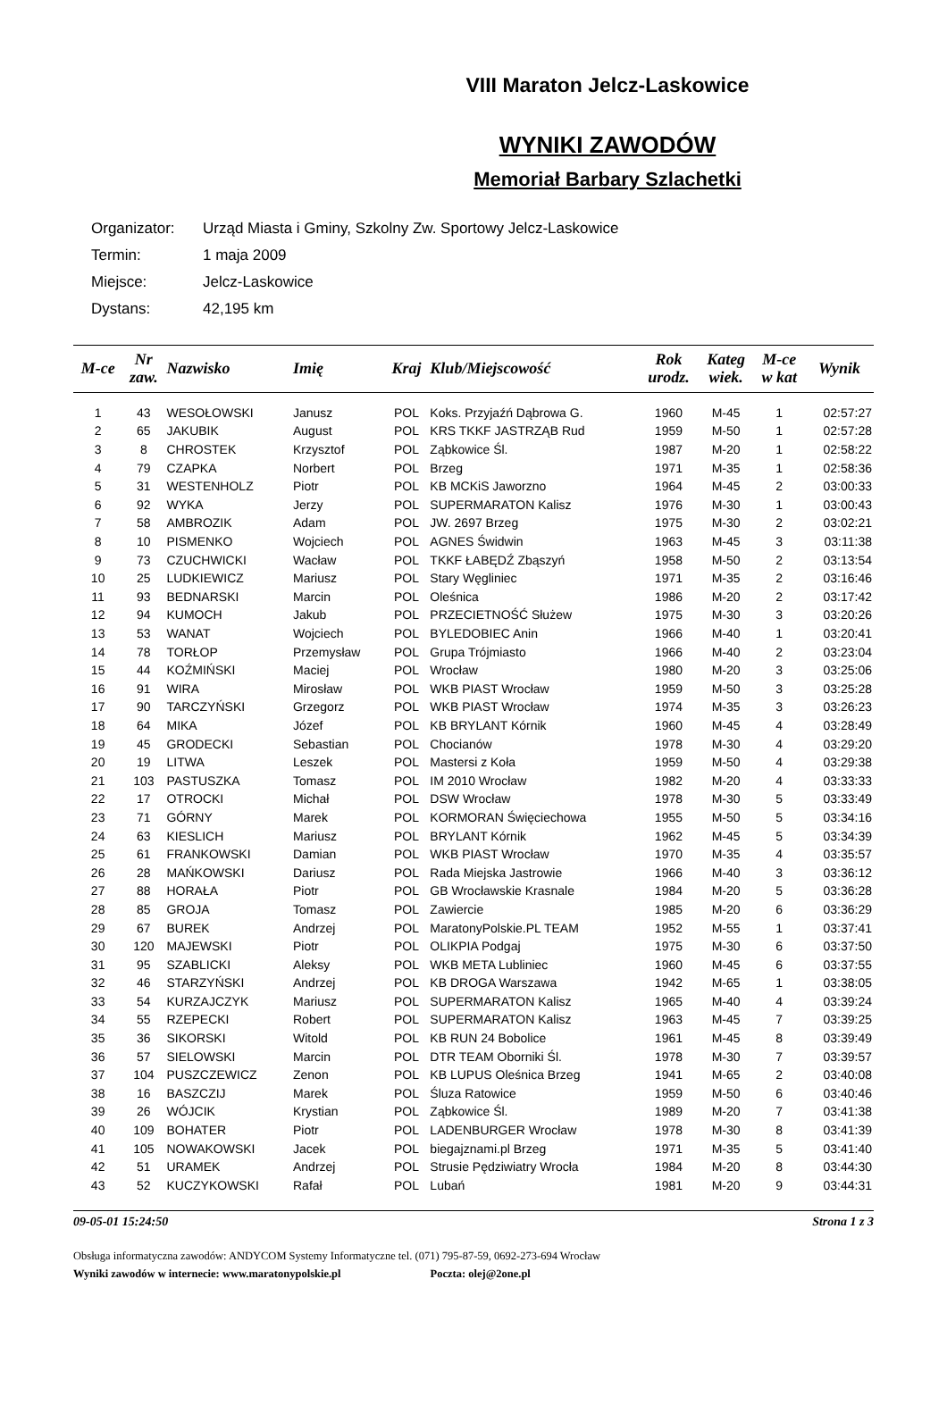VIII Maraton Jelcz-Laskowice
WYNIKI ZAWODÓW
Memoriał Barbary Szlachetki
Organizator: Urząd Miasta i Gminy, Szkolny Zw. Sportowy Jelcz-Laskowice
Termin: 1 maja 2009
Miejsce: Jelcz-Laskowice
Dystans: 42,195 km
| M-ce | Nr zaw. | Nazwisko | Imię | Kraj | Klub/Miejscowość | Rok urodz. | Kateg wiek. | M-ce w kat | Wynik |
| --- | --- | --- | --- | --- | --- | --- | --- | --- | --- |
| 1 | 43 | WESOŁOWSKI | Janusz | POL | Koks. Przyjaźń Dąbrowa G. | 1960 | M-45 | 1 | 02:57:27 |
| 2 | 65 | JAKUBIK | August | POL | KRS TKKF JASTRZĄB Rud | 1959 | M-50 | 1 | 02:57:28 |
| 3 | 8 | CHROSTEK | Krzysztof | POL | Ząbkowice Śl. | 1987 | M-20 | 1 | 02:58:22 |
| 4 | 79 | CZAPKA | Norbert | POL | Brzeg | 1971 | M-35 | 1 | 02:58:36 |
| 5 | 31 | WESTENHOLZ | Piotr | POL | KB MCKiS Jaworzno | 1964 | M-45 | 2 | 03:00:33 |
| 6 | 92 | WYKA | Jerzy | POL | SUPERMARATON Kalisz | 1976 | M-30 | 1 | 03:00:43 |
| 7 | 58 | AMBROZIK | Adam | POL | JW. 2697 Brzeg | 1975 | M-30 | 2 | 03:02:21 |
| 8 | 10 | PISMENKO | Wojciech | POL | AGNES Świdwin | 1963 | M-45 | 3 | 03:11:38 |
| 9 | 73 | CZUCHWICKI | Wacław | POL | TKKF ŁABĘDŹ Zbąszyń | 1958 | M-50 | 2 | 03:13:54 |
| 10 | 25 | LUDKIEWICZ | Mariusz | POL | Stary Węgliniec | 1971 | M-35 | 2 | 03:16:46 |
| 11 | 93 | BEDNARSKI | Marcin | POL | Oleśnica | 1986 | M-20 | 2 | 03:17:42 |
| 12 | 94 | KUMOCH | Jakub | POL | PRZECIETNOŚĆ Służew | 1975 | M-30 | 3 | 03:20:26 |
| 13 | 53 | WANAT | Wojciech | POL | BYLEDOBIEC Anin | 1966 | M-40 | 1 | 03:20:41 |
| 14 | 78 | TORŁOP | Przemysław | POL | Grupa Trójmiasto | 1966 | M-40 | 2 | 03:23:04 |
| 15 | 44 | KOŹMIŃSKI | Maciej | POL | Wrocław | 1980 | M-20 | 3 | 03:25:06 |
| 16 | 91 | WIRA | Mirosław | POL | WKB PIAST Wrocław | 1959 | M-50 | 3 | 03:25:28 |
| 17 | 90 | TARCZYŃSKI | Grzegorz | POL | WKB PIAST Wrocław | 1974 | M-35 | 3 | 03:26:23 |
| 18 | 64 | MIKA | Józef | POL | KB BRYLANT Kórnik | 1960 | M-45 | 4 | 03:28:49 |
| 19 | 45 | GRODECKI | Sebastian | POL | Chocianów | 1978 | M-30 | 4 | 03:29:20 |
| 20 | 19 | LITWA | Leszek | POL | Mastersi z Koła | 1959 | M-50 | 4 | 03:29:38 |
| 21 | 103 | PASTUSZKA | Tomasz | POL | IM 2010 Wrocław | 1982 | M-20 | 4 | 03:33:33 |
| 22 | 17 | OTROCKI | Michał | POL | DSW Wrocław | 1978 | M-30 | 5 | 03:33:49 |
| 23 | 71 | GÓRNY | Marek | POL | KORMORAN Święciechowa | 1955 | M-50 | 5 | 03:34:16 |
| 24 | 63 | KIESLICH | Mariusz | POL | BRYLANT Kórnik | 1962 | M-45 | 5 | 03:34:39 |
| 25 | 61 | FRANKOWSKI | Damian | POL | WKB PIAST Wrocław | 1970 | M-35 | 4 | 03:35:57 |
| 26 | 28 | MAŃKOWSKI | Dariusz | POL | Rada Miejska Jastrowie | 1966 | M-40 | 3 | 03:36:12 |
| 27 | 88 | HORAŁA | Piotr | POL | GB Wrocławskie Krasnale | 1984 | M-20 | 5 | 03:36:28 |
| 28 | 85 | GROJA | Tomasz | POL | Zawiercie | 1985 | M-20 | 6 | 03:36:29 |
| 29 | 67 | BUREK | Andrzej | POL | MaratonyPolskie.PL TEAM | 1952 | M-55 | 1 | 03:37:41 |
| 30 | 120 | MAJEWSKI | Piotr | POL | OLIKPIA Podgaj | 1975 | M-30 | 6 | 03:37:50 |
| 31 | 95 | SZABLICKI | Aleksy | POL | WKB META Lubliniec | 1960 | M-45 | 6 | 03:37:55 |
| 32 | 46 | STARZYŃSKI | Andrzej | POL | KB DROGA Warszawa | 1942 | M-65 | 1 | 03:38:05 |
| 33 | 54 | KURZAJCZYK | Mariusz | POL | SUPERMARATON Kalisz | 1965 | M-40 | 4 | 03:39:24 |
| 34 | 55 | RZEPECKI | Robert | POL | SUPERMARATON Kalisz | 1963 | M-45 | 7 | 03:39:25 |
| 35 | 36 | SIKORSKI | Witold | POL | KB RUN 24 Bobolice | 1961 | M-45 | 8 | 03:39:49 |
| 36 | 57 | SIELOWSKI | Marcin | POL | DTR TEAM Oborniki Śl. | 1978 | M-30 | 7 | 03:39:57 |
| 37 | 104 | PUSZCZEWICZ | Zenon | POL | KB LUPUS Oleśnica Brzeg | 1941 | M-65 | 2 | 03:40:08 |
| 38 | 16 | BASZCZIJ | Marek | POL | Śluza Ratowice | 1959 | M-50 | 6 | 03:40:46 |
| 39 | 26 | WÓJCIK | Krystian | POL | Ząbkowice Śl. | 1989 | M-20 | 7 | 03:41:38 |
| 40 | 109 | BOHATER | Piotr | POL | LADENBURGER Wrocław | 1978 | M-30 | 8 | 03:41:39 |
| 41 | 105 | NOWAKOWSKI | Jacek | POL | biegajznami.pl Brzeg | 1971 | M-35 | 5 | 03:41:40 |
| 42 | 51 | URAMEK | Andrzej | POL | Strusie Pędziwiatry Wrocła | 1984 | M-20 | 8 | 03:44:30 |
| 43 | 52 | KUCZYKOWSKI | Rafał | POL | Lubań | 1981 | M-20 | 9 | 03:44:31 |
09-05-01 15:24:50 Strona 1 z 3
Obsługa informatyczna zawodów: ANDYCOM Systemy Informatyczne tel. (071) 795-87-59, 0692-273-694 Wrocław
Wyniki zawodów w internecie: www.maratonypolskie.pl Poczta: olej@2one.pl